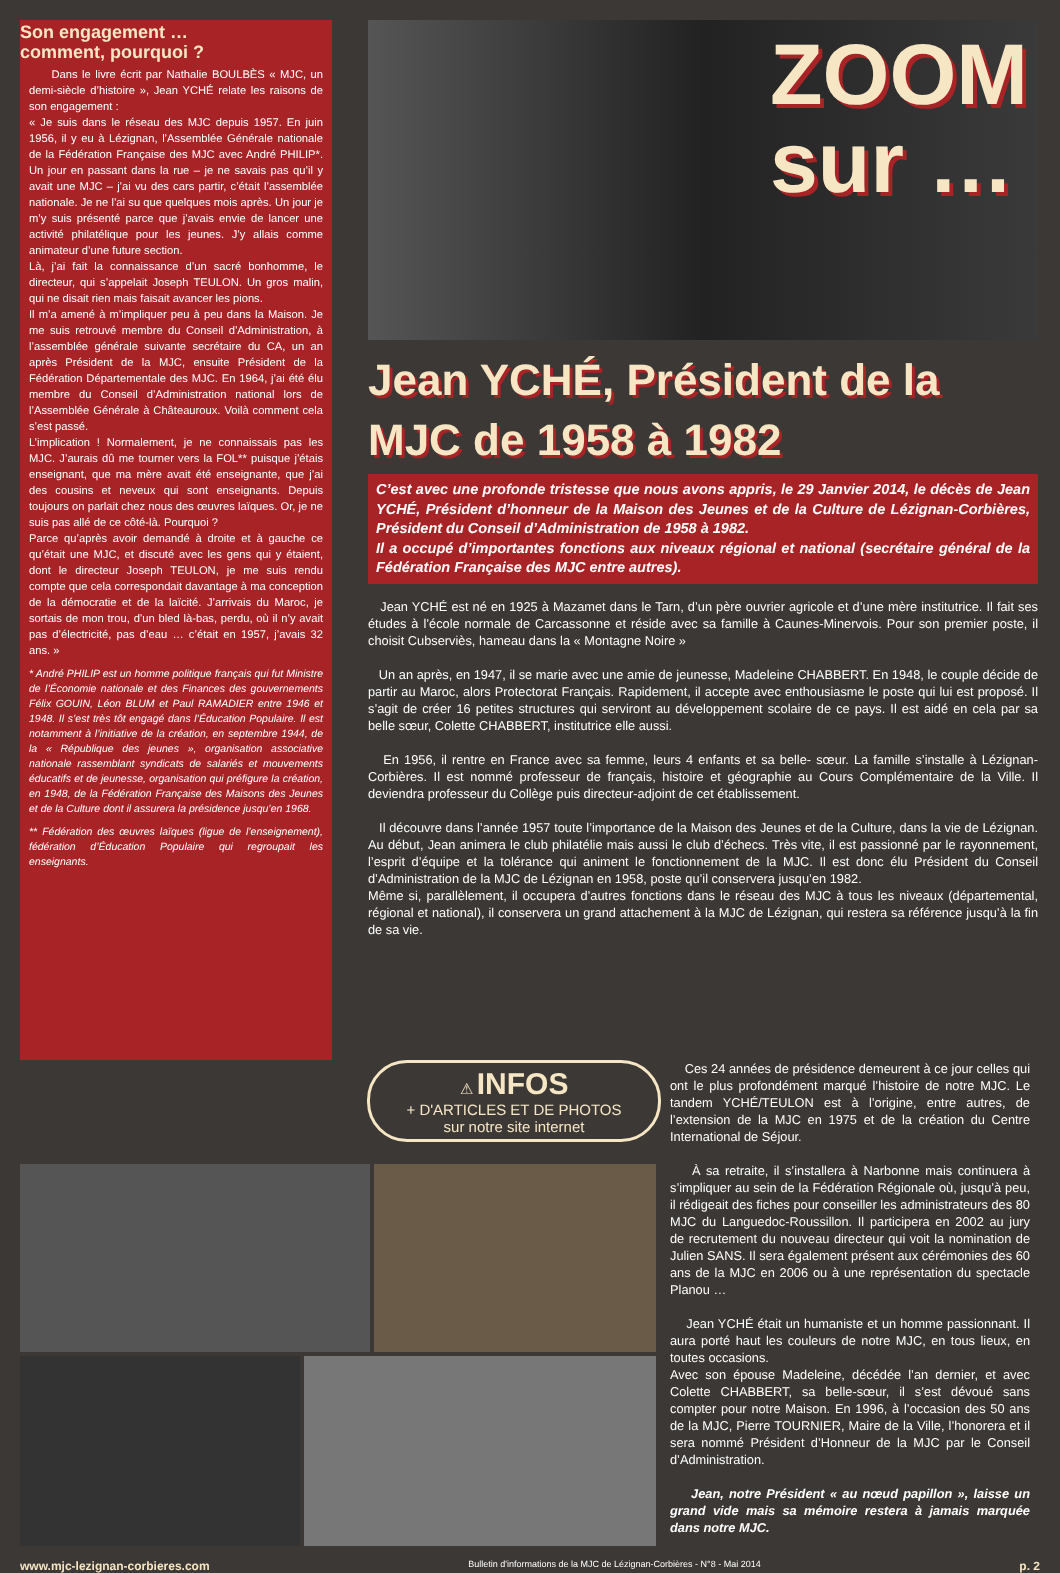Son engagement …
comment, pourquoi ?
Dans le livre écrit par Nathalie BOULBÈS « MJC, un demi-siècle d’histoire », Jean YCHÉ relate les raisons de son engagement :
« Je suis dans le réseau des MJC depuis 1957. En juin 1956, il y eu à Lézignan, l’Assemblée Générale nationale de la Fédération Française des MJC avec André PHILIP*. Un jour en passant dans la rue – je ne savais pas qu’il y avait une MJC – j’ai vu des cars partir, c’était l’assemblée nationale. Je ne l’ai su que quelques mois après. Un jour je m’y suis présenté parce que j’avais envie de lancer une activité philatélique pour les jeunes. J’y allais comme animateur d’une future section.
Là, j’ai fait la connaissance d’un sacré bonhomme, le directeur, qui s’appelait Joseph TEULON. Un gros malin, qui ne disait rien mais faisait avancer les pions.
Il m’a amené à m’impliquer peu à peu dans la Maison. Je me suis retrouvé membre du Conseil d’Administration, à l’assemblée générale suivante secrétaire du CA, un an après Président de la MJC, ensuite Président de la Fédération Départementale des MJC. En 1964, j’ai été élu membre du Conseil d’Administration national lors de l’Assemblée Générale à Châteauroux. Voilà comment cela s’est passé.
L’implication ! Normalement, je ne connaissais pas les MJC. J’aurais dû me tourner vers la FOL** puisque j’étais enseignant, que ma mère avait été enseignante, que j’ai des cousins et neveux qui sont enseignants. Depuis toujours on parlait chez nous des œuvres laïques. Or, je ne suis pas allé de ce côté-là. Pourquoi ?
Parce qu’après avoir demandé à droite et à gauche ce qu’était une MJC, et discuté avec les gens qui y étaient, dont le directeur Joseph TEULON, je me suis rendu compte que cela correspondait davantage à ma conception de la démocratie et de la laïcité. J’arrivais du Maroc, je sortais de mon trou, d’un bled là-bas, perdu, où il n’y avait pas d’électricité, pas d’eau … c’était en 1957, j’avais 32 ans. »
* André PHILIP est un homme politique français qui fut Ministre de l’Économie nationale et des Finances des gouvernements Félix GOUIN, Léon BLUM et Paul RAMADIER entre 1946 et 1948. Il s’est très tôt engagé dans l’Éducation Populaire. Il est notamment à l’initiative de la création, en septembre 1944, de la « République des jeunes », organisation associative nationale rassemblant syndicats de salariés et mouvements éducatifs et de jeunesse, organisation qui préfigure la création, en 1948, de la Fédération Française des Maisons des Jeunes et de la Culture dont il assurera la présidence jusqu’en 1968.
** Fédération des œuvres laïques (ligue de l’enseignement), fédération d’Éducation Populaire qui regroupait les enseignants.
ZOOM
sur …
Jean YCHÉ, Président de la MJC de 1958 à 1982
C’est avec une profonde tristesse que nous avons appris, le 29 Janvier 2014, le décès de Jean YCHÉ, Président d’honneur de la Maison des Jeunes et de la Culture de Lézignan-Corbières, Président du Conseil d’Administration de 1958 à 1982.
Il a occupé d’importantes fonctions aux niveaux régional et national (secrétaire général de la Fédération Française des MJC entre autres).
Jean YCHÉ est né en 1925 à Mazamet dans le Tarn, d’un père ouvrier agricole et d’une mère institutrice. Il fait ses études à l’école normale de Carcassonne et réside avec sa famille à Caunes-Minervois. Pour son premier poste, il choisit Cubserviès, hameau dans la « Montagne Noire »
Un an après, en 1947, il se marie avec une amie de jeunesse, Madeleine CHABBERT. En 1948, le couple décide de partir au Maroc, alors Protectorat Français. Rapidement, il accepte avec enthousiasme le poste qui lui est proposé. Il s’agit de créer 16 petites structures qui serviront au développement scolaire de ce pays. Il est aidé en cela par sa belle sœur, Colette CHABBERT, institutrice elle aussi.
En 1956, il rentre en France avec sa femme, leurs 4 enfants et sa belle- sœur. La famille s’installe à Lézignan-Corbières. Il est nommé professeur de français, histoire et géographie au Cours Complémentaire de la Ville. Il deviendra professeur du Collège puis directeur-adjoint de cet établissement.
Il découvre dans l’année 1957 toute l’importance de la Maison des Jeunes et de la Culture, dans la vie de Lézignan. Au début, Jean animera le club philatélie mais aussi le club d’échecs. Très vite, il est passionné par le rayonnement, l’esprit d’équipe et la tolérance qui animent le fonctionnement de la MJC. Il est donc élu Président du Conseil d’Administration de la MJC de Lézignan en 1958, poste qu’il conservera jusqu’en 1982.
Même si, parallèlement, il occupera d’autres fonctions dans le réseau des MJC à tous les niveaux (départemental, régional et national), il conservera un grand attachement à la MJC de Lézignan, qui restera sa référence jusqu’à la fin de sa vie.
⚠ INFOS
+ D'ARTICLES ET DE PHOTOS
sur notre site internet
Ces 24 années de présidence demeurent à ce jour celles qui ont le plus profondément marqué l’histoire de notre MJC. Le tandem YCHÉ/TEULON est à l’origine, entre autres, de l’extension de la MJC en 1975 et de la création du Centre International de Séjour.
À sa retraite, il s’installera à Narbonne mais continuera à s’impliquer au sein de la Fédération Régionale où, jusqu’à peu, il rédigeait des fiches pour conseiller les administrateurs des 80 MJC du Languedoc-Roussillon. Il participera en 2002 au jury de recrutement du nouveau directeur qui voit la nomination de Julien SANS. Il sera également présent aux cérémonies des 60 ans de la MJC en 2006 ou à une représentation du spectacle Planou …
Jean YCHÉ était un humaniste et un homme passionnant. Il aura porté haut les couleurs de notre MJC, en tous lieux, en toutes occasions.
Avec son épouse Madeleine, décédée l’an dernier, et avec Colette CHABBERT, sa belle-sœur, il s’est dévoué sans compter pour notre Maison. En 1996, à l’occasion des 50 ans de la MJC, Pierre TOURNIER, Maire de la Ville, l’honorera et il sera nommé Président d’Honneur de la MJC par le Conseil d’Administration.
Jean, notre Président « au nœud papillon », laisse un grand vide mais sa mémoire restera à jamais marquée dans notre MJC.
www.mjc-lezignan-corbieres.com Bulletin d'informations de la MJC de Lézignan-Corbières - N°8 - Mai 2014 p. 2